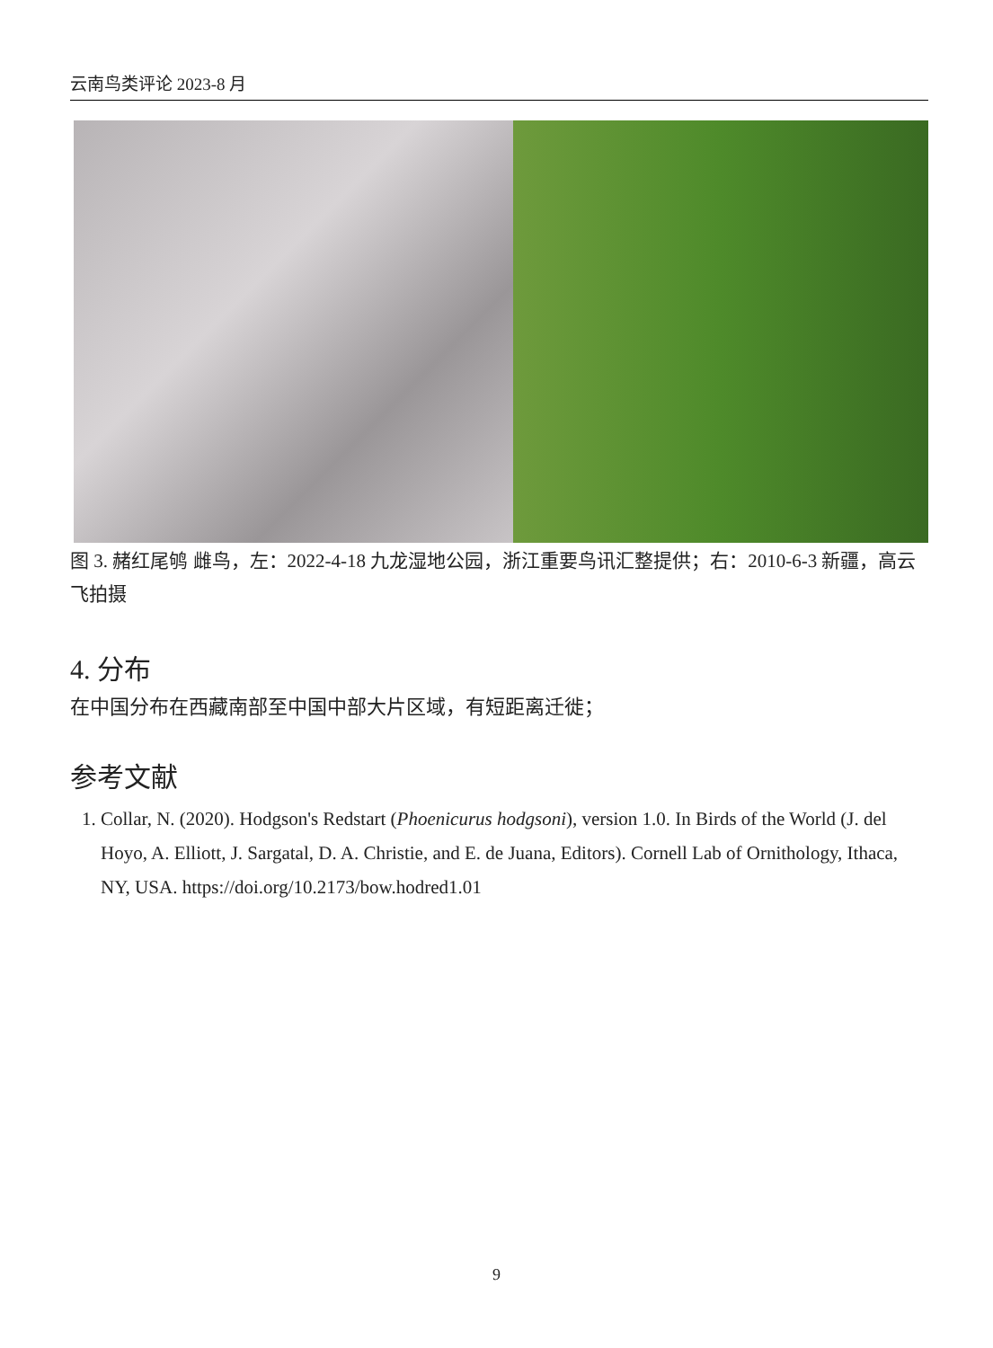云南鸟类评论 2023-8 月
图 3. 赭红尾鸲 雌鸟，左：2022-4-18 九龙湿地公园，浙江重要鸟讯汇整提供；右：2010-6-3 新疆，高云飞拍摄
4. 分布
在中国分布在西藏南部至中国中部大片区域，有短距离迁徙；
参考文献
1. Collar, N. (2020). Hodgson's Redstart (Phoenicurus hodgsoni), version 1.0. In Birds of the World (J. del Hoyo, A. Elliott, J. Sargatal, D. A. Christie, and E. de Juana, Editors). Cornell Lab of Ornithology, Ithaca, NY, USA. https://doi.org/10.2173/bow.hodred1.01
9